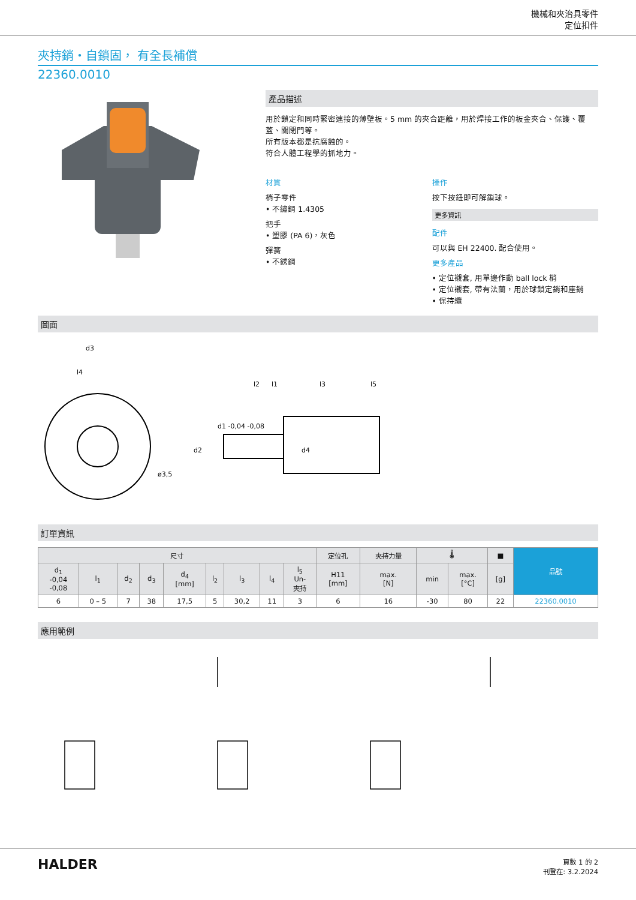機械和夾治具零件
定位扣件
夾持銷・自鎖固， 有全長補償
22360.0010
產品描述
用於鎖定和同時緊密連接的薄壁板。5 mm 的夾合距離，用於焊接工作的板金夾合、保護、覆蓋、關閉門等。
所有版本都是抗腐蝕的。
符合人體工程學的抓地力。
材質
梢子零件
• 不繡鋼 1.4305
把手
• 塑膠 (PA 6)，灰色
彈簧
• 不銹鋼
操作
按下按鈕即可解鎖球。
更多資訊
配件
可以與 EH 22400. 配合使用。
更多產品
• 定位襯套, 用單邊作動 ball lock 梢
• 定位襯套, 帶有法蘭，用於球鎖定銷和座銷
• 保持纜
圖面
d3
l4
l2
l1
l3
l5
d1 -0,04 -0,08
d2
d4
ø3,5
訂單資訊
| 尺寸 | | | | | | | | | 定位孔 | 夾持力量 | 🌡 | | ■ | 品號 |
| --- | --- | --- | --- | --- | --- | --- | --- | --- | --- | --- | --- | --- | --- | --- |
| d<sub>1</sub> -0,04 -0,08 | l<sub>1</sub> | d<sub>2</sub> | d<sub>3</sub> | d<sub>4</sub> [mm] | l<sub>2</sub> | l<sub>3</sub> | l<sub>4</sub> | l<sub>5</sub> Un- 夾持 | H11 [mm] | max. [N] | min | max. [°C] | [g] | |
| 6 | 0 – 5 | 7 | 38 | 17,5 | 5 | 30,2 | 11 | 3 | 6 | 16 | -30 | 80 | 22 | 22360.0010 |
應用範例
HALDER
頁數 1 的 2
刊登在: 3.2.2024